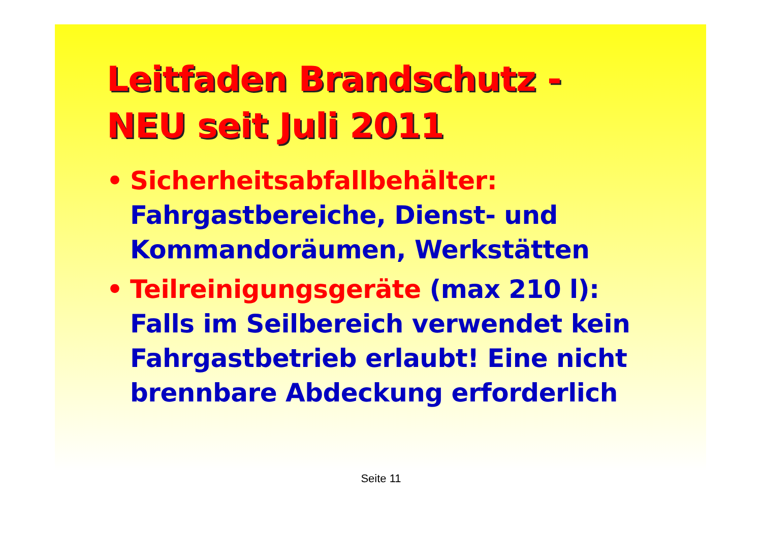Leitfaden Brandschutz -
NEU seit Juli 2011
• Sicherheitsabfallbehälter:
Fahrgastbereiche, Dienst- und Kommandoräumen, Werkstätten
• Teilreinigungsgeräte (max 210 l):
Falls im Seilbereich verwendet kein Fahrgastbetrieb erlaubt! Eine nicht brennbare Abdeckung erforderlich
Seite 11